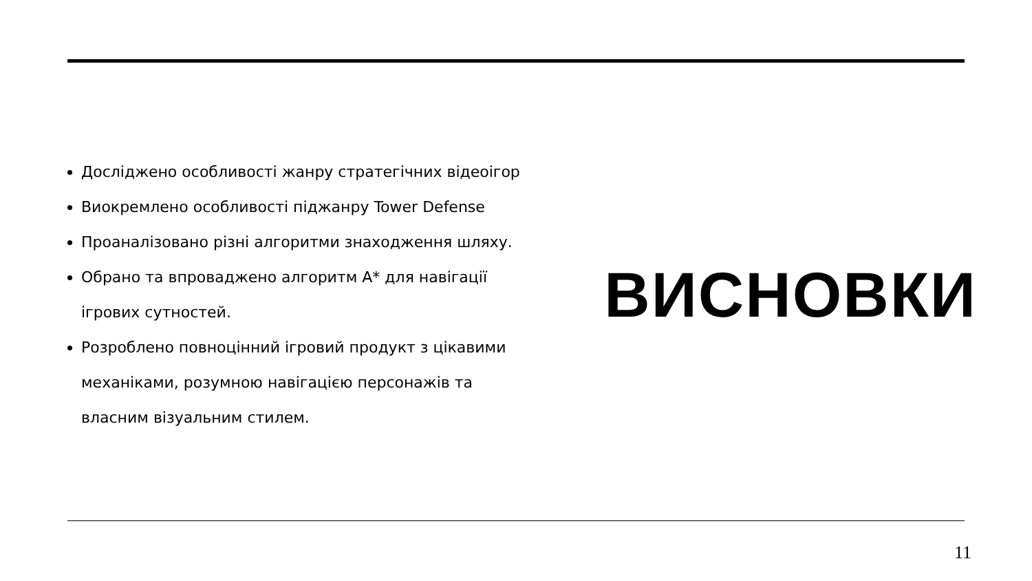Досліджено особливості жанру стратегічних відеоігор
Виокремлено особливості піджанру Tower Defense
Проаналізовано різні алгоритми знаходження шляху.
Обрано та впроваджено алгоритм А* для навігації ігрових сутностей.
Розроблено повноцінний ігровий продукт з цікавими механіками, розумною навігацією персонажів та власним візуальним стилем.
ВИСНОВКИ
11